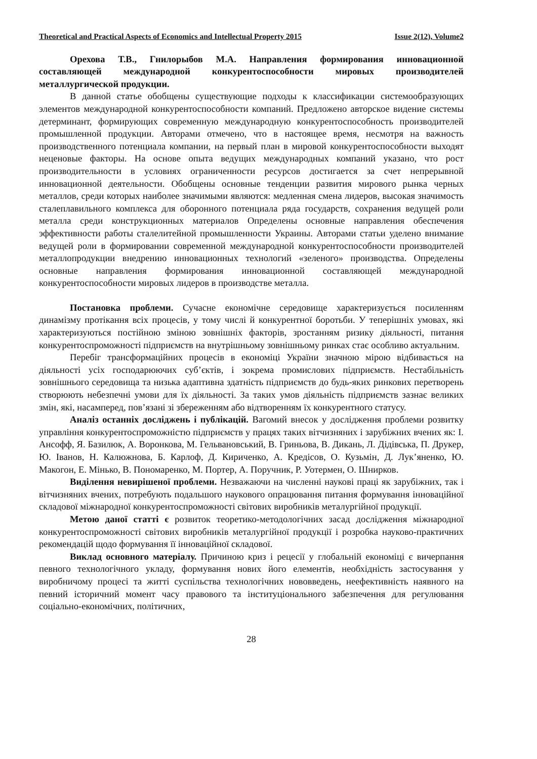Theoretical and Practical Aspects of Economics and Intellectual Property 2015 Issue 2(12), Volume2
Орехова Т.В., Гнилорыбов М.А. Направления формирования инновационной составляющей международной конкурентоспособности мировых производителей металлургической продукции.
В данной статье обобщены существующие подходы к классификации системообразующих элементов международной конкурентоспособности компаний. Предложено авторское видение системы детерминант, формирующих современную международную конкурентоспособность производителей промышленной продукции. Авторами отмечено, что в настоящее время, несмотря на важность производственного потенциала компании, на первый план в мировой конкурентоспособности выходят неценовые факторы. На основе опыта ведущих международных компаний указано, что рост производительности в условиях ограниченности ресурсов достигается за счет непрерывной инновационной деятельности. Обобщены основные тенденции развития мирового рынка черных металлов, среди которых наиболее значимыми являются: медленная смена лидеров, высокая значимость сталеплавильного комплекса для оборонного потенциала ряда государств, сохранения ведущей роли металла среди конструкционных материалов Определены основные направления обеспечения эффективности работы сталелитейной промышленности Украины. Авторами статьи уделено внимание ведущей роли в формировании современной международной конкурентоспособности производителей металлопродукции внедрению инновационных технологий «зеленого» производства. Определены основные направления формирования инновационной составляющей международной конкурентоспособности мировых лидеров в производстве металла.
Постановка проблеми. Сучасне економічне середовище характеризується посиленням динамізму протікання всіх процесів, у тому числі й конкурентної боротьби. У теперішніх умовах, які характеризуються постійною зміною зовнішніх факторів, зростанням ризику діяльності, питання конкурентоспроможності підприємств на внутрішньому зовнішньому ринках стає особливо актуальним.
Перебіг трансформаційних процесів в економіці України значною мірою відбивається на діяльності усіх господарюючих суб’єктів, і зокрема промислових підприємств. Нестабільність зовнішнього середовища та низька адаптивна здатність підприємств до будь-яких ринкових перетворень створюють небезпечні умови для їх діяльності. За таких умов діяльність підприємств зазнає великих змін, які, насамперед, пов’язані зі збереженням або відтворенням їх конкурентного статусу.
Аналіз останніх досліджень і публікацій. Вагомий внесок у дослідження проблеми розвитку управління конкурентоспроможністю підприємств у працях таких вітчизняних і зарубіжних вчених як: І. Ансофф, Я. Базилюк, А. Воронкова, М. Гельвановський, В. Гриньова, В. Дикань, Л. Дідівська, П. Друкер, Ю. Іванов, Н. Калюжнова, Б. Карлоф, Д. Кириченко, А. Кредісов, О. Кузьмін, Д. Лук’яненко, Ю. Макогон, Е. Мінько, В. Пономаренко, М. Портер, А. Поручник, Р. Уотермен, О. Шнирков.
Виділення невирішеної проблеми. Незважаючи на численні наукові праці як зарубіжних, так і вітчизняних вчених, потребують подальшого наукового опрацювання питання формування інноваційної складової міжнародної конкурентоспроможності світових виробників металургійної продукції.
Метою даної статті є розвиток теоретико-методологічних засад дослідження міжнародної конкурентоспроможності світових виробників металургійної продукції і розробка науково-практичних рекомендацій щодо формування її інноваційної складової.
Виклад основного матеріалу. Причиною криз і рецесії у глобальній економіці є вичерпання певного технологічного укладу, формування нових його елементів, необхідність застосування у виробничому процесі та житті суспільства технологічних нововведень, неефективність наявного на певний історичний момент часу правового та інституціонального забезпечення для регулювання соціально-економічних, політичних,
28